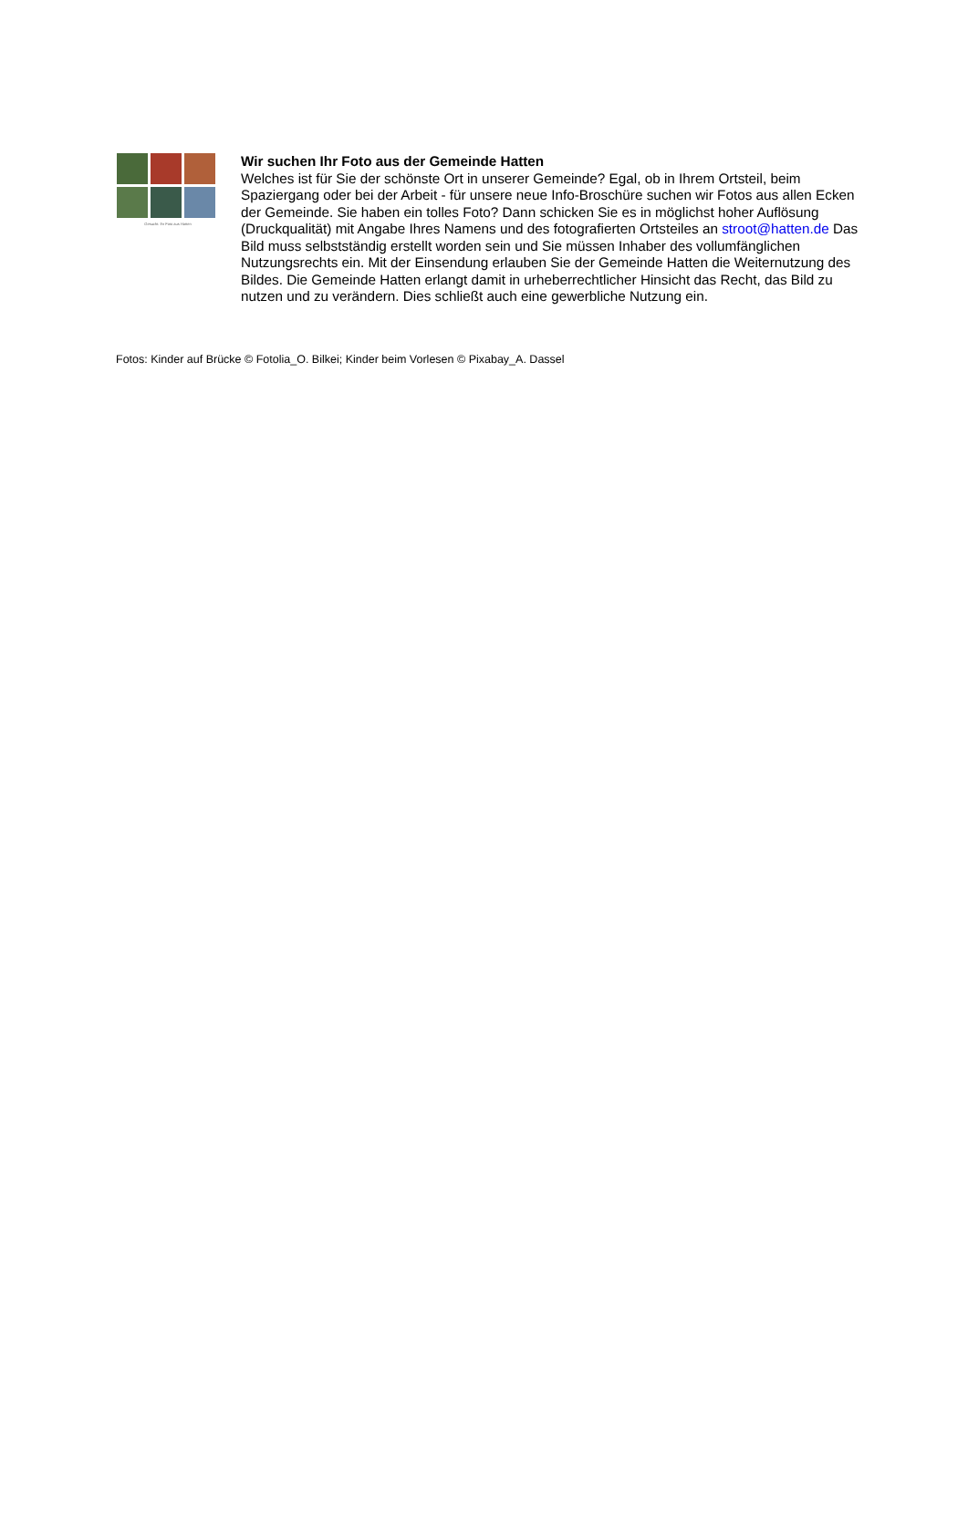Gesucht: Ihr Foto aus Hatten
Wir suchen Ihr Foto aus der Gemeinde Hatten
Welches ist für Sie der schönste Ort in unserer Gemeinde? Egal, ob in Ihrem Ortsteil, beim Spaziergang oder bei der Arbeit - für unsere neue Info-Broschüre suchen wir Fotos aus allen Ecken der Gemeinde. Sie haben ein tolles Foto? Dann schicken Sie es in möglichst hoher Auflösung (Druckqualität) mit Angabe Ihres Namens und des fotografierten Ortsteiles an stroot@hatten.de Das Bild muss selbstständig erstellt worden sein und Sie müssen Inhaber des vollumfänglichen Nutzungsrechts ein. Mit der Einsendung erlauben Sie der Gemeinde Hatten die Weiternutzung des Bildes. Die Gemeinde Hatten erlangt damit in urheberrechtlicher Hinsicht das Recht, das Bild zu nutzen und zu verändern. Dies schließt auch eine gewerbliche Nutzung ein.
Fotos: Kinder auf Brücke © Fotolia_O. Bilkei; Kinder beim Vorlesen © Pixabay_A. Dassel